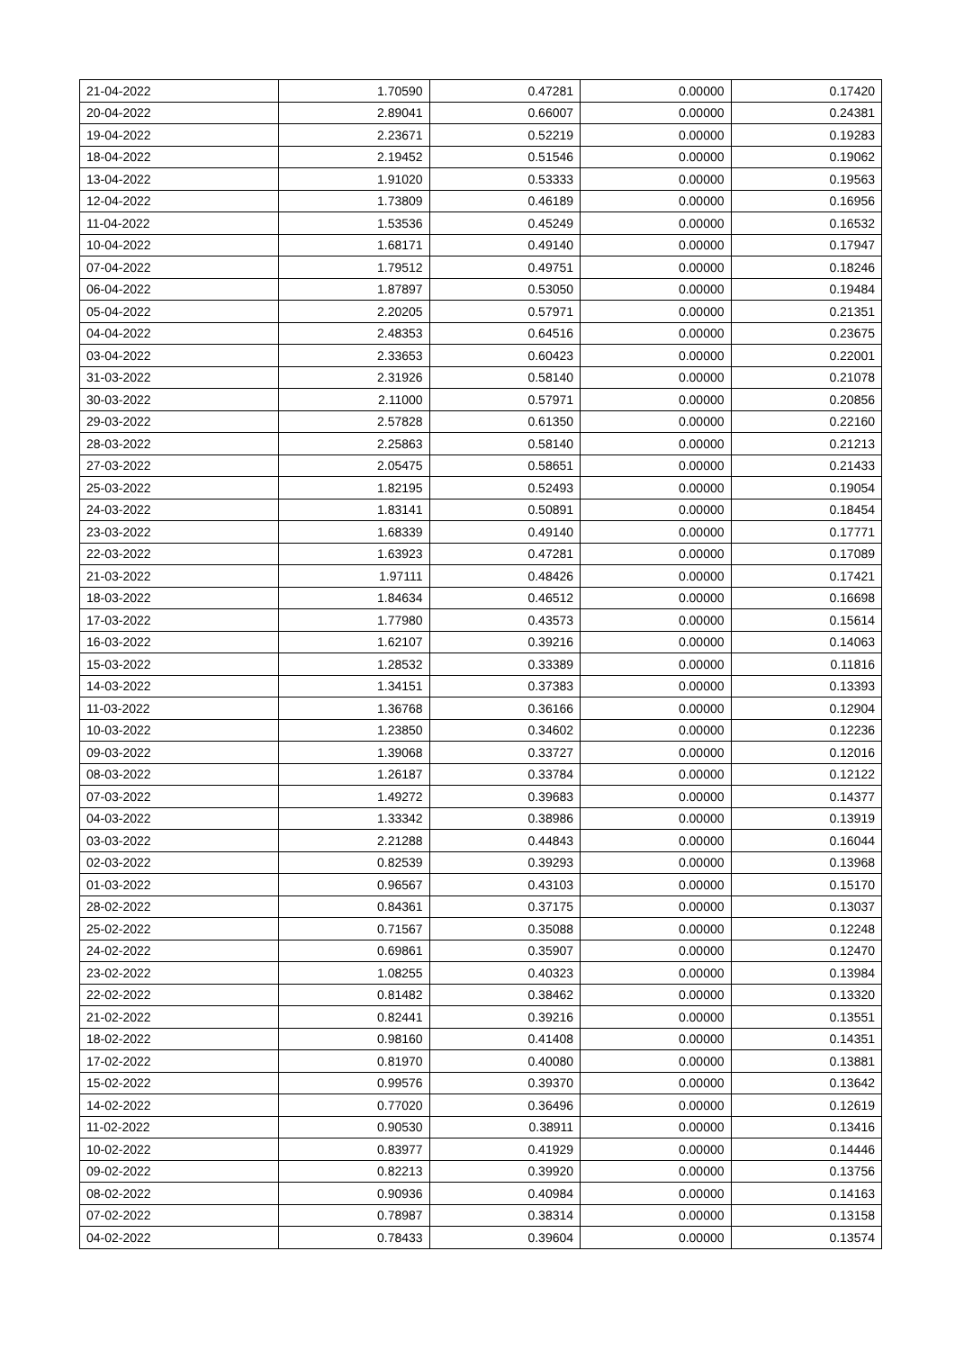| 21-04-2022 | 1.70590 | 0.47281 | 0.00000 | 0.17420 |
| 20-04-2022 | 2.89041 | 0.66007 | 0.00000 | 0.24381 |
| 19-04-2022 | 2.23671 | 0.52219 | 0.00000 | 0.19283 |
| 18-04-2022 | 2.19452 | 0.51546 | 0.00000 | 0.19062 |
| 13-04-2022 | 1.91020 | 0.53333 | 0.00000 | 0.19563 |
| 12-04-2022 | 1.73809 | 0.46189 | 0.00000 | 0.16956 |
| 11-04-2022 | 1.53536 | 0.45249 | 0.00000 | 0.16532 |
| 10-04-2022 | 1.68171 | 0.49140 | 0.00000 | 0.17947 |
| 07-04-2022 | 1.79512 | 0.49751 | 0.00000 | 0.18246 |
| 06-04-2022 | 1.87897 | 0.53050 | 0.00000 | 0.19484 |
| 05-04-2022 | 2.20205 | 0.57971 | 0.00000 | 0.21351 |
| 04-04-2022 | 2.48353 | 0.64516 | 0.00000 | 0.23675 |
| 03-04-2022 | 2.33653 | 0.60423 | 0.00000 | 0.22001 |
| 31-03-2022 | 2.31926 | 0.58140 | 0.00000 | 0.21078 |
| 30-03-2022 | 2.11000 | 0.57971 | 0.00000 | 0.20856 |
| 29-03-2022 | 2.57828 | 0.61350 | 0.00000 | 0.22160 |
| 28-03-2022 | 2.25863 | 0.58140 | 0.00000 | 0.21213 |
| 27-03-2022 | 2.05475 | 0.58651 | 0.00000 | 0.21433 |
| 25-03-2022 | 1.82195 | 0.52493 | 0.00000 | 0.19054 |
| 24-03-2022 | 1.83141 | 0.50891 | 0.00000 | 0.18454 |
| 23-03-2022 | 1.68339 | 0.49140 | 0.00000 | 0.17771 |
| 22-03-2022 | 1.63923 | 0.47281 | 0.00000 | 0.17089 |
| 21-03-2022 | 1.97111 | 0.48426 | 0.00000 | 0.17421 |
| 18-03-2022 | 1.84634 | 0.46512 | 0.00000 | 0.16698 |
| 17-03-2022 | 1.77980 | 0.43573 | 0.00000 | 0.15614 |
| 16-03-2022 | 1.62107 | 0.39216 | 0.00000 | 0.14063 |
| 15-03-2022 | 1.28532 | 0.33389 | 0.00000 | 0.11816 |
| 14-03-2022 | 1.34151 | 0.37383 | 0.00000 | 0.13393 |
| 11-03-2022 | 1.36768 | 0.36166 | 0.00000 | 0.12904 |
| 10-03-2022 | 1.23850 | 0.34602 | 0.00000 | 0.12236 |
| 09-03-2022 | 1.39068 | 0.33727 | 0.00000 | 0.12016 |
| 08-03-2022 | 1.26187 | 0.33784 | 0.00000 | 0.12122 |
| 07-03-2022 | 1.49272 | 0.39683 | 0.00000 | 0.14377 |
| 04-03-2022 | 1.33342 | 0.38986 | 0.00000 | 0.13919 |
| 03-03-2022 | 2.21288 | 0.44843 | 0.00000 | 0.16044 |
| 02-03-2022 | 0.82539 | 0.39293 | 0.00000 | 0.13968 |
| 01-03-2022 | 0.96567 | 0.43103 | 0.00000 | 0.15170 |
| 28-02-2022 | 0.84361 | 0.37175 | 0.00000 | 0.13037 |
| 25-02-2022 | 0.71567 | 0.35088 | 0.00000 | 0.12248 |
| 24-02-2022 | 0.69861 | 0.35907 | 0.00000 | 0.12470 |
| 23-02-2022 | 1.08255 | 0.40323 | 0.00000 | 0.13984 |
| 22-02-2022 | 0.81482 | 0.38462 | 0.00000 | 0.13320 |
| 21-02-2022 | 0.82441 | 0.39216 | 0.00000 | 0.13551 |
| 18-02-2022 | 0.98160 | 0.41408 | 0.00000 | 0.14351 |
| 17-02-2022 | 0.81970 | 0.40080 | 0.00000 | 0.13881 |
| 15-02-2022 | 0.99576 | 0.39370 | 0.00000 | 0.13642 |
| 14-02-2022 | 0.77020 | 0.36496 | 0.00000 | 0.12619 |
| 11-02-2022 | 0.90530 | 0.38911 | 0.00000 | 0.13416 |
| 10-02-2022 | 0.83977 | 0.41929 | 0.00000 | 0.14446 |
| 09-02-2022 | 0.82213 | 0.39920 | 0.00000 | 0.13756 |
| 08-02-2022 | 0.90936 | 0.40984 | 0.00000 | 0.14163 |
| 07-02-2022 | 0.78987 | 0.38314 | 0.00000 | 0.13158 |
| 04-02-2022 | 0.78433 | 0.39604 | 0.00000 | 0.13574 |